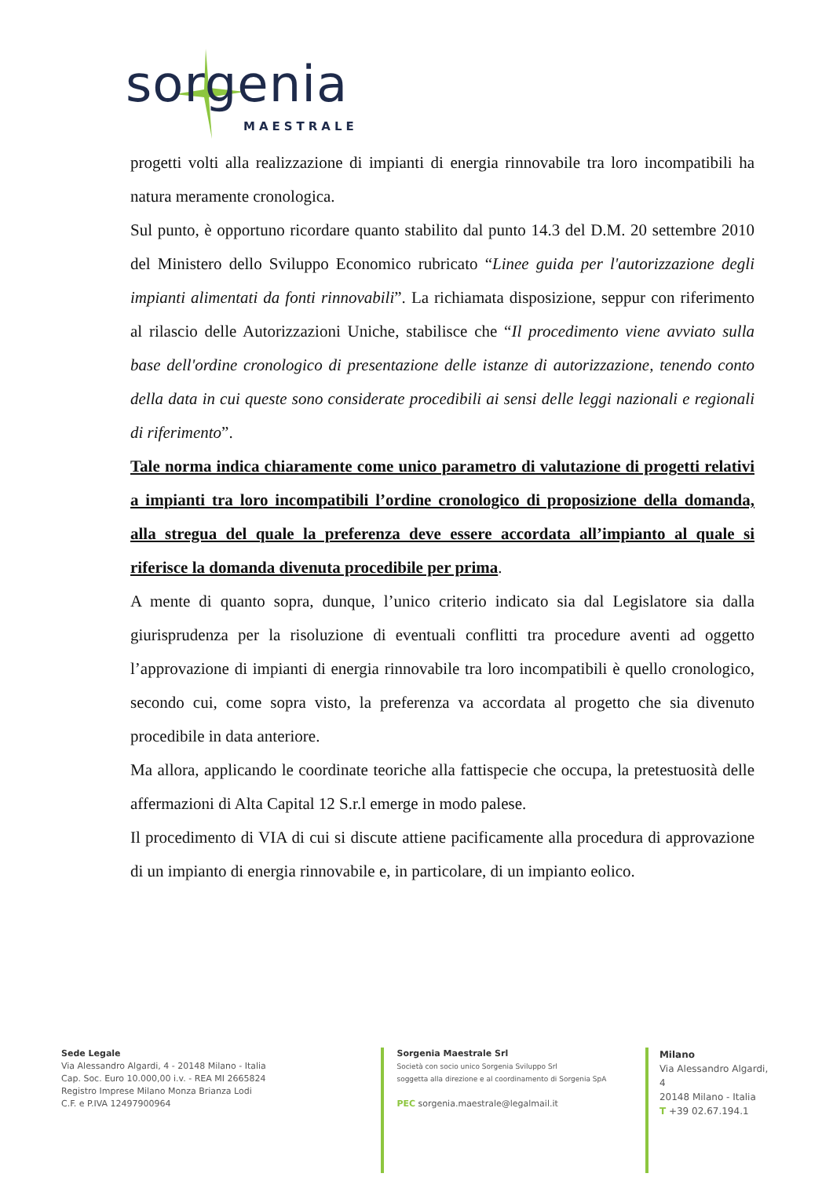sorgenia
MAESTRALE
progetti volti alla realizzazione di impianti di energia rinnovabile tra loro incompatibili ha natura meramente cronologica.
Sul punto, è opportuno ricordare quanto stabilito dal punto 14.3 del D.M. 20 settembre 2010 del Ministero dello Sviluppo Economico rubricato “Linee guida per l'autorizzazione degli impianti alimentati da fonti rinnovabili”. La richiamata disposizione, seppur con riferimento al rilascio delle Autorizzazioni Uniche, stabilisce che “Il procedimento viene avviato sulla base dell'ordine cronologico di presentazione delle istanze di autorizzazione, tenendo conto della data in cui queste sono considerate procedibili ai sensi delle leggi nazionali e regionali di riferimento”.
Tale norma indica chiaramente come unico parametro di valutazione di progetti relativi a impianti tra loro incompatibili l’ordine cronologico di proposizione della domanda, alla stregua del quale la preferenza deve essere accordata all’impianto al quale si riferisce la domanda divenuta procedibile per prima.
A mente di quanto sopra, dunque, l’unico criterio indicato sia dal Legislatore sia dalla giurisprudenza per la risoluzione di eventuali conflitti tra procedure aventi ad oggetto l’approvazione di impianti di energia rinnovabile tra loro incompatibili è quello cronologico, secondo cui, come sopra visto, la preferenza va accordata al progetto che sia divenuto procedibile in data anteriore.
Ma allora, applicando le coordinate teoriche alla fattispecie che occupa, la pretestuosità delle affermazioni di Alta Capital 12 S.r.l emerge in modo palese.
Il procedimento di VIA di cui si discute attiene pacificamente alla procedura di approvazione di un impianto di energia rinnovabile e, in particolare, di un impianto eolico.
Sede Legale
Via Alessandro Algardi, 4 - 20148 Milano - Italia
Cap. Soc. Euro 10.000,00 i.v. - REA MI 2665824
Registro Imprese Milano Monza Brianza Lodi
C.F. e P.IVA 12497900964
Sorgenia Maestrale Srl
Società con socio unico Sorgenia Sviluppo Srl
soggetta alla direzione e al coordinamento di Sorgenia SpA
PEC sorgenia.maestrale@legalmail.it
Milano
Via Alessandro Algardi, 4
20148 Milano - Italia
T +39 02.67.194.1